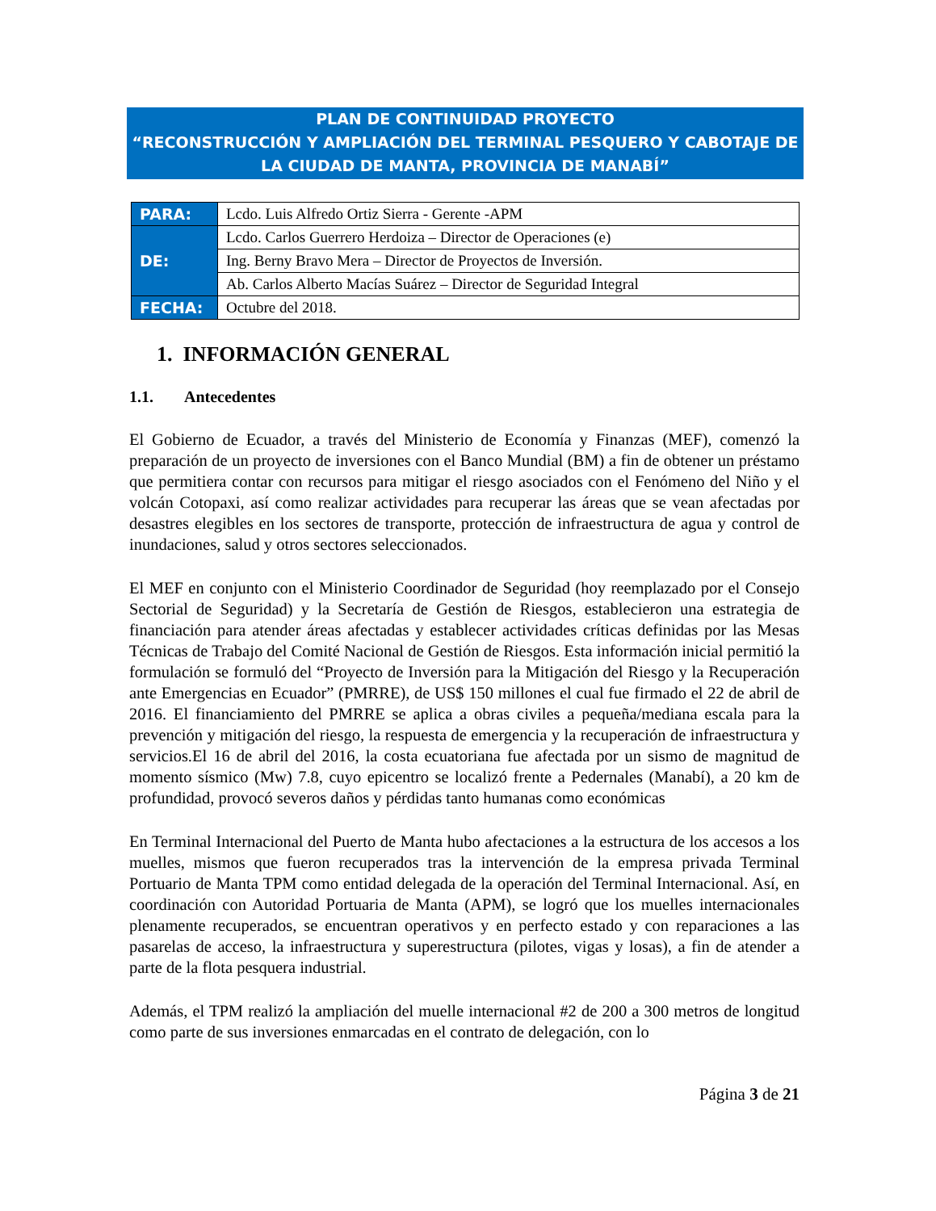PLAN DE CONTINUIDAD PROYECTO
“RECONSTRUCCIÓN Y AMPLIACIÓN DEL TERMINAL PESQUERO Y CABOTAJE DE LA CIUDAD DE MANTA, PROVINCIA DE MANABÍ”
| PARA: | Lcdo. Luis Alfredo Ortiz Sierra - Gerente -APM |
| DE: | Lcdo. Carlos Guerrero Herdoiza – Director de Operaciones (e) |
| | Ing. Berny Bravo Mera – Director de Proyectos de Inversión. |
| | Ab. Carlos Alberto Macías Suárez – Director de Seguridad Integral |
| FECHA: | Octubre del 2018. |
1. INFORMACIÓN GENERAL
1.1. Antecedentes
El Gobierno de Ecuador, a través del Ministerio de Economía y Finanzas (MEF), comenzó la preparación de un proyecto de inversiones con el Banco Mundial (BM) a fin de obtener un préstamo que permitiera contar con recursos para mitigar el riesgo asociados con el Fenómeno del Niño y el volcán Cotopaxi, así como realizar actividades para recuperar las áreas que se vean afectadas por desastres elegibles en los sectores de transporte, protección de infraestructura de agua y control de inundaciones, salud y otros sectores seleccionados.
El MEF en conjunto con el Ministerio Coordinador de Seguridad (hoy reemplazado por el Consejo Sectorial de Seguridad) y la Secretaría de Gestión de Riesgos, establecieron una estrategia de financiación para atender áreas afectadas y establecer actividades críticas definidas por las Mesas Técnicas de Trabajo del Comité Nacional de Gestión de Riesgos. Esta información inicial permitió la formulación se formuló del “Proyecto de Inversión para la Mitigación del Riesgo y la Recuperación ante Emergencias en Ecuador” (PMRRE), de US$ 150 millones el cual fue firmado el 22 de abril de 2016. El financiamiento del PMRRE se aplica a obras civiles a pequeña/mediana escala para la prevención y mitigación del riesgo, la respuesta de emergencia y la recuperación de infraestructura y servicios.El 16 de abril del 2016, la costa ecuatoriana fue afectada por un sismo de magnitud de momento sísmico (Mw) 7.8, cuyo epicentro se localizó frente a Pedernales (Manabí), a 20 km de profundidad, provocó severos daños y pérdidas tanto humanas como económicas
En Terminal Internacional del Puerto de Manta hubo afectaciones a la estructura de los accesos a los muelles, mismos que fueron recuperados tras la intervención de la empresa privada Terminal Portuario de Manta TPM como entidad delegada de la operación del Terminal Internacional. Así, en coordinación con Autoridad Portuaria de Manta (APM), se logró que los muelles internacionales plenamente recuperados, se encuentran operativos y en perfecto estado y con reparaciones a las pasarelas de acceso, la infraestructura y superestructura (pilotes, vigas y losas), a fin de atender a parte de la flota pesquera industrial.
Además, el TPM realizó la ampliación del muelle internacional #2 de 200 a 300 metros de longitud como parte de sus inversiones enmarcadas en el contrato de delegación, con lo
Página 3 de 21